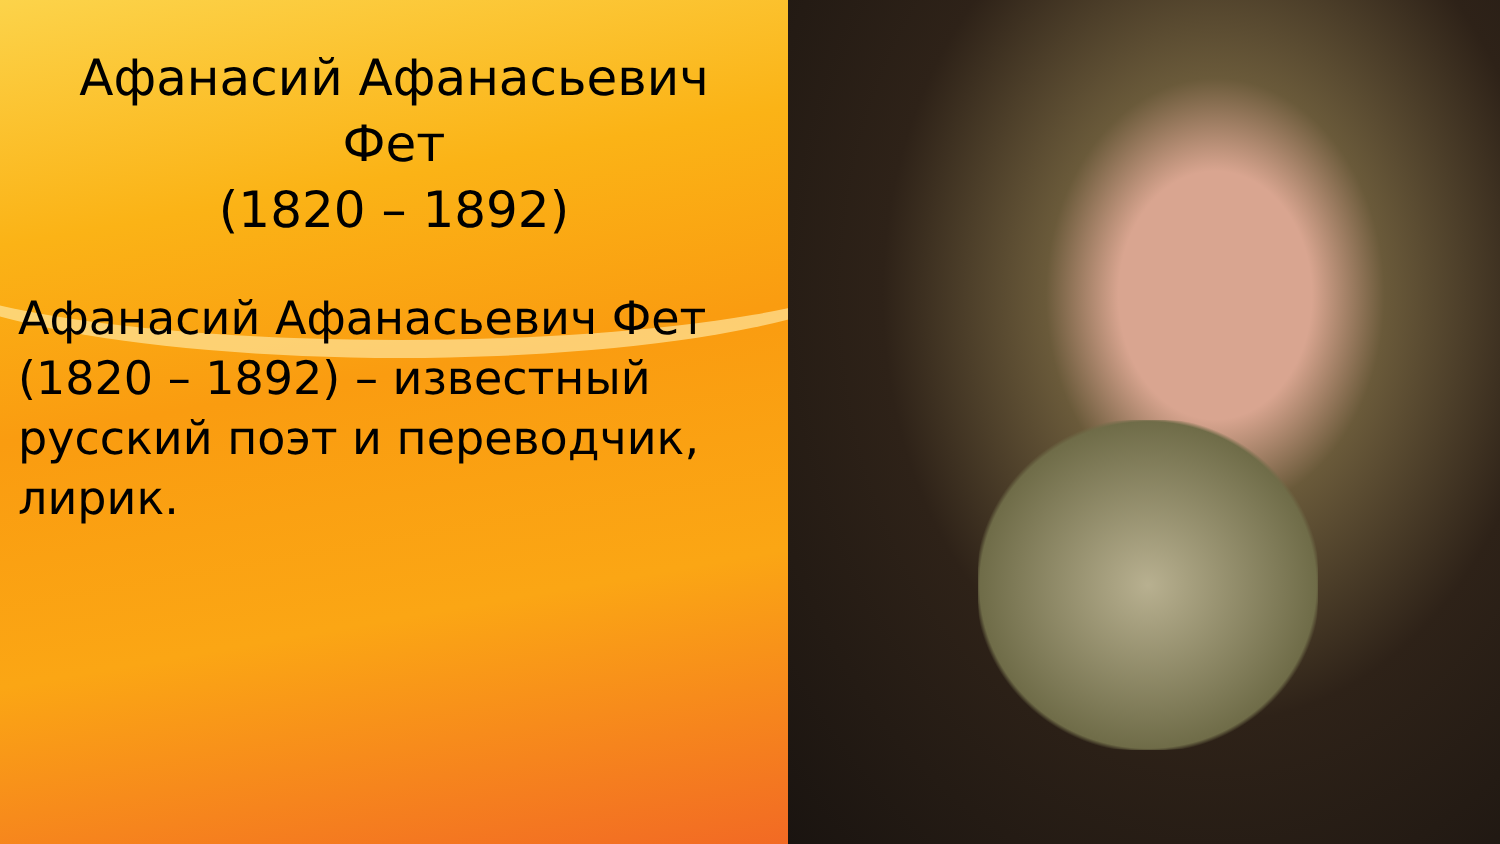Афанасий Афанасьевич
Фет
(1820 – 1892)
Афанасий Афанасьевич Фет (1820 – 1892) – известный русский поэт и переводчик, лирик.